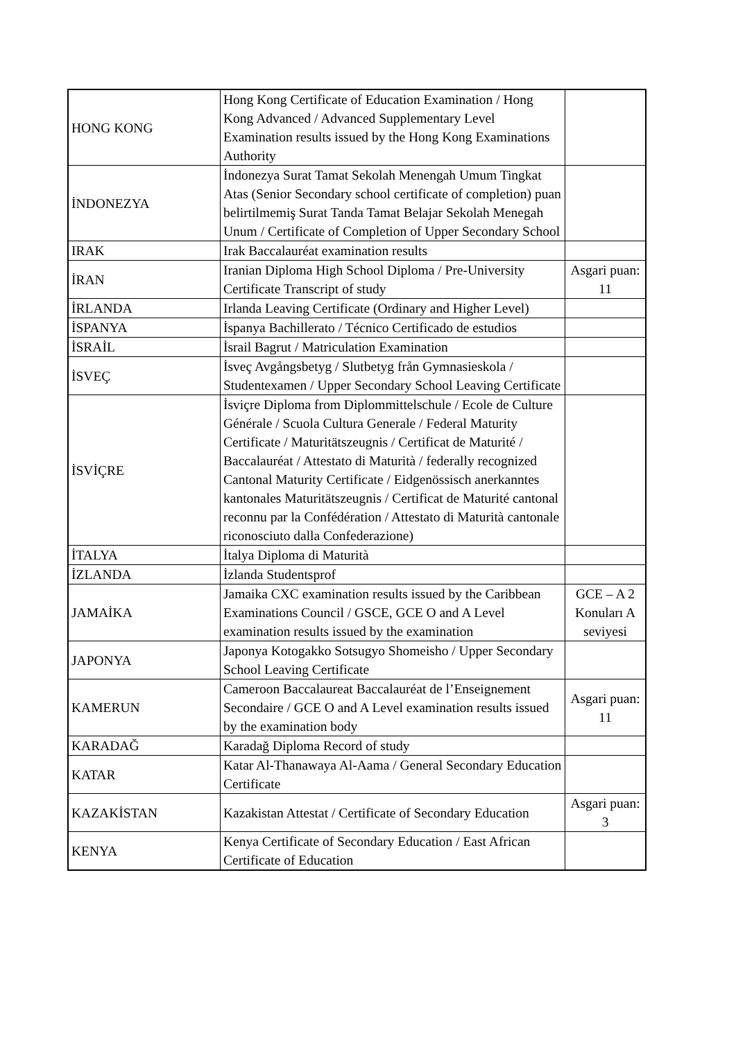| HONG KONG | Hong Kong Certificate of Education Examination / Hong Kong Advanced / Advanced Supplementary Level Examination results issued by the Hong Kong Examinations Authority | |
| İNDONEZYA | İndonezya Surat Tamat Sekolah Menengah Umum Tingkat Atas (Senior Secondary school certificate of completion) puan belirtilmemiş Surat Tanda Tamat Belajar Sekolah Menegah Unum / Certificate of Completion of Upper Secondary School | |
| IRAK | Irak Baccalauréat examination results | |
| İRAN | Iranian Diploma High School Diploma / Pre-University Certificate Transcript of study | Asgari puan: 11 |
| İRLANDA | Irlanda Leaving Certificate (Ordinary and Higher Level) | |
| İSPANYA | İspanya Bachillerato / Técnico Certificado de estudios | |
| İSRAİL | İsrail Bagrut / Matriculation Examination | |
| İSVEÇ | İsveç Avgångsbetyg / Slutbetyg från Gymnasieskola / Studentexamen / Upper Secondary School Leaving Certificate | |
| İSVİÇRE | İsviçre Diploma from Diplommittelschule / Ecole de Culture Générale / Scuola Cultura Generale / Federal Maturity Certificate / Maturitätszeugnis / Certificat de Maturité / Baccalauréat / Attestato di Maturità / federally recognized Cantonal Maturity Certificate / Eidgenössisch anerkanntes kantonales Maturitätszeugnis / Certificat de Maturité cantonal reconnu par la Confédération / Attestato di Maturità cantonale riconosciuto dalla Confederazione) | |
| İTALYA | İtalya Diploma di Maturità | |
| İZLANDA | İzlanda Studentsprof | |
| JAMAİKA | Jamaika CXC examination results issued by the Caribbean Examinations Council / GSCE, GCE O and A Level examination results issued by the examination | GCE – A 2 Konuları A seviyesi |
| JAPONYA | Japonya Kotogakko Sotsugyo Shomeisho / Upper Secondary School Leaving Certificate | |
| KAMERUN | Cameroon Baccalaureat Baccalauréat de l’Enseignement Secondaire / GCE O and A Level examination results issued by the examination body | Asgari puan: 11 |
| KARADAĞ | Karadağ Diploma Record of study | |
| KATAR | Katar Al-Thanawaya Al-Aama / General Secondary Education Certificate | |
| KAZAKİSTAN | Kazakistan Attestat / Certificate of Secondary Education | Asgari puan: 3 |
| KENYA | Kenya Certificate of Secondary Education / East African Certificate of Education | |